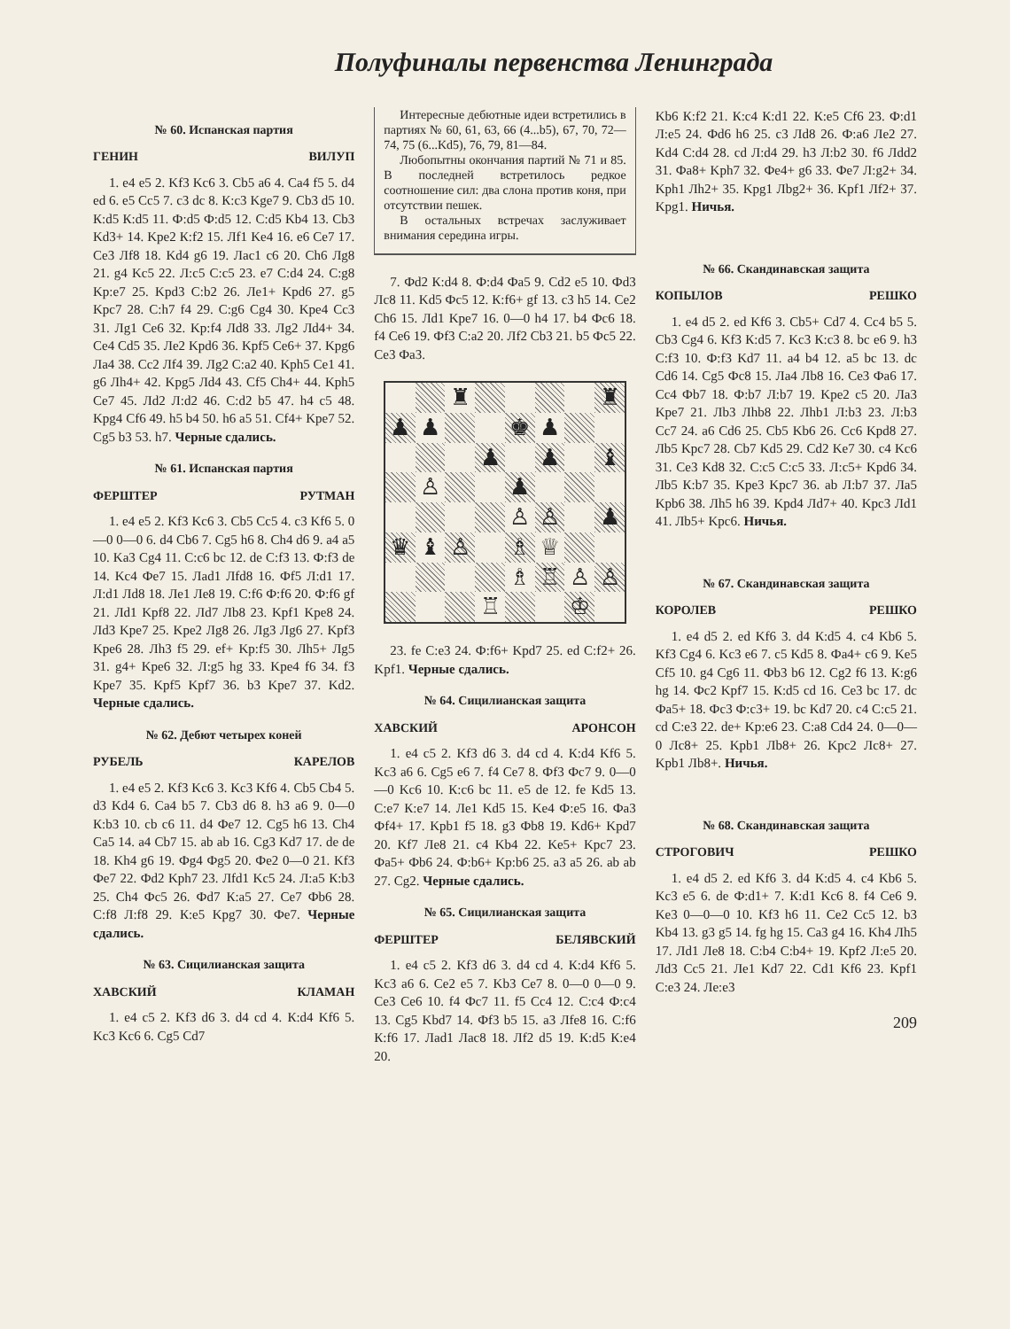Полуфиналы первенства Ленинграда
№ 60. Испанская партия
ГЕНИН ВИЛУП
1. e4 e5 2. Kf3 Kc6 3. Cb5 a6 4. Ca4 f5 5. d4 ed 6. e5 Cc5 7. c3 dc 8. К:c3 Kge7 9. Cb3 d5 10. К:d5 К:d5 11. Ф:d5 Ф:d5 12. С:d5 Kb4 13. Cb3 Kd3+ 14. Kpe2 К:f2 15. Лf1 Ke4 16. e6 Ce7 17. Ce3 Лf8 18. Kd4 g6 19. Лac1 c6 20. Ch6 Лg8 21. g4 Kc5 22. Л:c5 С:c5 23. e7 С:d4 24. С:g8 Kp:e7 25. Kpd3 С:b2 26. Лe1+ Kpd6 27. g5 Kpc7 28. С:h7 f4 29. С:g6 Cg4 30. Kpe4 Cc3 31. Лg1 Ce6 32. Kp:f4 Лd8 33. Лg2 Лd4+ 34. Ce4 Cd5 35. Лe2 Kpd6 36. Kpf5 Ce6+ 37. Kpg6 Лa4 38. Cc2 Лf4 39. Лg2 С:a2 40. Kph5 Ce1 41. g6 Лh4+ 42. Kpg5 Лd4 43. Cf5 Ch4+ 44. Kph5 Ce7 45. Лd2 Л:d2 46. С:d2 b5 47. h4 c5 48. Kpg4 Cf6 49. h5 b4 50. h6 a5 51. Cf4+ Kpe7 52. Cg5 b3 53. h7. Черные сдались.
№ 61. Испанская партия
ФЕРШТЕР РУТМАН
1. e4 e5 2. Kf3 Kc6 3. Cb5 Cc5 4. c3 Kf6 5. 0—0 0—0 6. d4 Cb6 7. Cg5 h6 8. Ch4 d6 9. a4 a5 10. Ka3 Cg4 11. С:c6 bc 12. de С:f3 13. Ф:f3 de 14. Kc4 Фe7 15. Лad1 Лfd8 16. Фf5 Л:d1 17. Л:d1 Лd8 18. Лe1 Лe8 19. С:f6 Ф:f6 20. Ф:f6 gf 21. Лd1 Kpf8 22. Лd7 Лb8 23. Kpf1 Kpe8 24. Лd3 Kpe7 25. Kpe2 Лg8 26. Лg3 Лg6 27. Kpf3 Kpe6 28. Лh3 f5 29. ef+ Kp:f5 30. Лh5+ Лg5 31. g4+ Kpe6 32. Л:g5 hg 33. Kpe4 f6 34. f3 Kpe7 35. Kpf5 Kpf7 36. b3 Kpe7 37. Kd2. Черные сдались.
№ 62. Дебют четырех коней
РУБЕЛЬ КАРЕЛОВ
1. e4 e5 2. Kf3 Kc6 3. Kc3 Kf6 4. Cb5 Cb4 5. d3 Kd4 6. Ca4 b5 7. Cb3 d6 8. h3 a6 9. 0—0 К:b3 10. cb c6 11. d4 Фe7 12. Cg5 h6 13. Ch4 Ca5 14. a4 Cb7 15. ab ab 16. Cg3 Kd7 17. de de 18. Kh4 g6 19. Фg4 Фg5 20. Фe2 0—0 21. Kf3 Фe7 22. Фd2 Kph7 23. Лfd1 Kc5 24. Л:a5 К:b3 25. Ch4 Фc5 26. Фd7 К:a5 27. Ce7 Фb6 28. С:f8 Л:f8 29. К:e5 Kpg7 30. Фe7. Черные сдались.
№ 63. Сицилианская защита
ХАВСКИЙ КЛАМАН
1. e4 c5 2. Kf3 d6 3. d4 cd 4. К:d4 Kf6 5. Kc3 Kc6 6. Cg5 Cd7
Интересные дебютные идеи встретились в партиях № 60, 61, 63, 66 (4...b5), 67, 70, 72—74, 75 (6...Kd5), 76, 79, 81—84.
Любопытны окончания партий № 71 и 85. В последней встретилось редкое соотношение сил: два слона против коня, при отсутствии пешек.
В остальных встречах заслуживает внимания середина игры.
7. Фd2 К:d4 8. Ф:d4 Фa5 9. Cd2 e5 10. Фd3 Лc8 11. Kd5 Фc5 12. К:f6+ gf 13. c3 h5 14. Ce2 Ch6 15. Лd1 Kpe7 16. 0—0 h4 17. b4 Фc6 18. f4 Ce6 19. Фf3 С:a2 20. Лf2 Cb3 21. b5 Фc5 22. Ce3 Фa3.
♜
♜
♟
♟
♚
♟
♟
♟
♝
♙
♟
♙
♙
♟
♛
♝
♙
♗
♕
♗
♖
♙
♙
♖
♔
23. fe С:e3 24. Ф:f6+ Kpd7 25. ed С:f2+ 26. Kpf1. Черные сдались.
№ 64. Сицилианская защита
ХАВСКИЙ АРОНСОН
1. e4 c5 2. Kf3 d6 3. d4 cd 4. К:d4 Kf6 5. Kc3 a6 6. Cg5 e6 7. f4 Ce7 8. Фf3 Фc7 9. 0—0—0 Kc6 10. К:c6 bc 11. e5 de 12. fe Kd5 13. С:e7 К:e7 14. Лe1 Kd5 15. Ke4 Ф:e5 16. Фa3 Фf4+ 17. Kpb1 f5 18. g3 Фb8 19. Kd6+ Kpd7 20. Kf7 Лe8 21. c4 Kb4 22. Ke5+ Kpc7 23. Фa5+ Фb6 24. Ф:b6+ Kp:b6 25. a3 a5 26. ab ab 27. Cg2. Черные сдались.
№ 65. Сицилианская защита
ФЕРШТЕР БЕЛЯВСКИЙ
1. e4 c5 2. Kf3 d6 3. d4 cd 4. К:d4 Kf6 5. Kc3 a6 6. Ce2 e5 7. Kb3 Ce7 8. 0—0 0—0 9. Ce3 Ce6 10. f4 Фc7 11. f5 Cc4 12. С:c4 Ф:c4 13. Cg5 Kbd7 14. Фf3 b5 15. a3 Лfe8 16. С:f6 К:f6 17. Лad1 Лac8 18. Лf2 d5 19. К:d5 К:e4 20.
Kb6 К:f2 21. К:c4 К:d1 22. К:e5 Cf6 23. Ф:d1 Л:e5 24. Фd6 h6 25. c3 Лd8 26. Ф:a6 Лe2 27. Kd4 С:d4 28. cd Л:d4 29. h3 Л:b2 30. f6 Лdd2 31. Фa8+ Kph7 32. Фe4+ g6 33. Фe7 Л:g2+ 34. Kph1 Лh2+ 35. Kpg1 Лbg2+ 36. Kpf1 Лf2+ 37. Kpg1. Ничья.
№ 66. Скандинавская защита
КОПЫЛОВ РЕШКО
1. e4 d5 2. ed Kf6 3. Cb5+ Cd7 4. Cc4 b5 5. Cb3 Cg4 6. Kf3 К:d5 7. Kc3 К:c3 8. bc e6 9. h3 С:f3 10. Ф:f3 Kd7 11. a4 b4 12. a5 bc 13. dc Cd6 14. Cg5 Фc8 15. Лa4 Лb8 16. Ce3 Фa6 17. Cc4 Фb7 18. Ф:b7 Л:b7 19. Kpe2 c5 20. Лa3 Kpe7 21. Лb3 Лhb8 22. Лhb1 Л:b3 23. Л:b3 Cc7 24. a6 Cd6 25. Cb5 Kb6 26. Cc6 Kpd8 27. Лb5 Kpc7 28. Cb7 Kd5 29. Cd2 Ke7 30. c4 Kc6 31. Ce3 Kd8 32. С:c5 С:c5 33. Л:c5+ Kpd6 34. Лb5 К:b7 35. Kpe3 Kpc7 36. ab Л:b7 37. Лa5 Kpb6 38. Лh5 h6 39. Kpd4 Лd7+ 40. Kpc3 Лd1 41. Лb5+ Kpc6. Ничья.
№ 67. Скандинавская защита
КОРОЛЕВ РЕШКО
1. e4 d5 2. ed Kf6 3. d4 К:d5 4. c4 Kb6 5. Kf3 Cg4 6. Kc3 e6 7. c5 Kd5 8. Фa4+ c6 9. Ke5 Cf5 10. g4 Cg6 11. Фb3 b6 12. Cg2 f6 13. К:g6 hg 14. Фc2 Kpf7 15. К:d5 cd 16. Ce3 bc 17. dc Фa5+ 18. Фc3 Ф:c3+ 19. bc Kd7 20. c4 С:c5 21. cd С:e3 22. de+ Kp:e6 23. С:a8 Cd4 24. 0—0—0 Лc8+ 25. Kpb1 Лb8+ 26. Kpc2 Лc8+ 27. Kpb1 Лb8+. Ничья.
№ 68. Скандинавская защита
СТРОГОВИЧ РЕШКО
1. e4 d5 2. ed Kf6 3. d4 К:d5 4. c4 Kb6 5. Kc3 e5 6. de Ф:d1+ 7. К:d1 Kc6 8. f4 Ce6 9. Ke3 0—0—0 10. Kf3 h6 11. Ce2 Cc5 12. b3 Kb4 13. g3 g5 14. fg hg 15. Ca3 g4 16. Kh4 Лh5 17. Лd1 Лe8 18. С:b4 С:b4+ 19. Kpf2 Л:e5 20. Лd3 Cc5 21. Лe1 Kd7 22. Cd1 Kf6 23. Kpf1 С:e3 24. Лe:e3
209